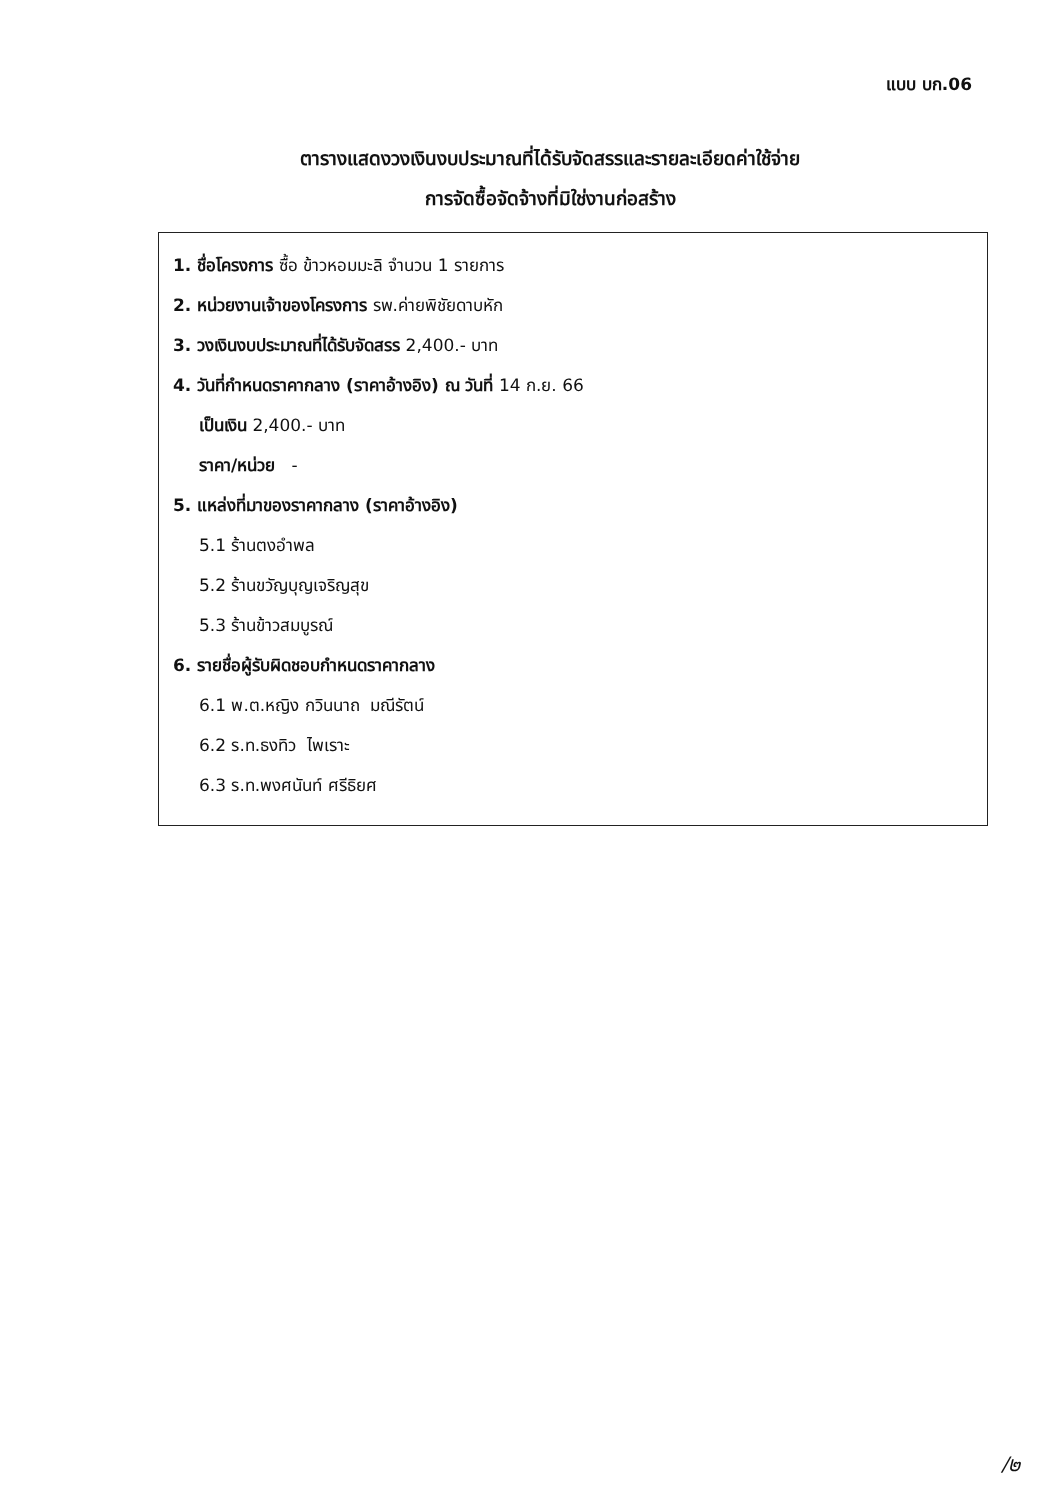แบบ บก.06
ตารางแสดงวงเงินงบประมาณที่ได้รับจัดสรรและรายละเอียดค่าใช้จ่าย
การจัดซื้อจัดจ้างที่มิใช่งานก่อสร้าง
1. ชื่อโครงการ ซื้อ ข้าวหอมมะลิ จำนวน 1 รายการ
2. หน่วยงานเจ้าของโครงการ รพ.ค่ายพิชัยดาบหัก
3. วงเงินงบประมาณที่ได้รับจัดสรร 2,400.- บาท
4. วันที่กำหนดราคากลาง (ราคาอ้างอิง) ณ วันที่ 14 ก.ย. 66
เป็นเงิน 2,400.- บาท
ราคา/หน่วย -
5. แหล่งที่มาของราคากลาง (ราคาอ้างอิง)
5.1 ร้านตงอำพล
5.2 ร้านขวัญบุญเจริญสุข
5.3 ร้านข้าวสมบูรณ์
6. รายชื่อผู้รับผิดชอบกำหนดราคากลาง
6.1 พ.ต.หญิง กวินนาถ มณีรัตน์
6.2 ร.ท.ธงทิว ไพเราะ
6.3 ร.ท.พงศนันท์ ศรีธิยศ
/๒